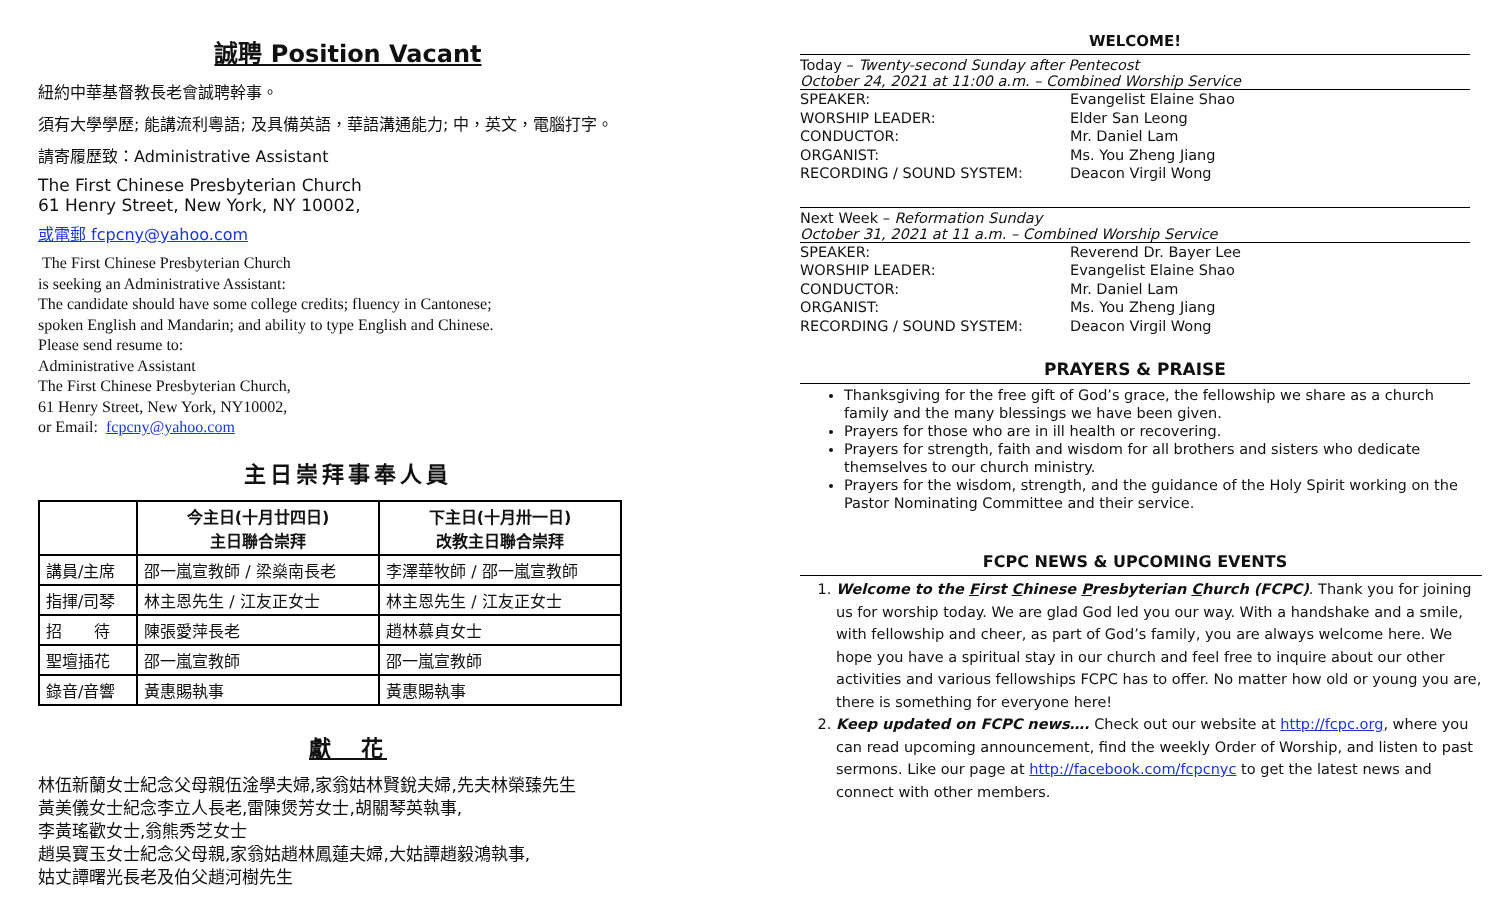誠聘 Position Vacant
紐約中華基督教長老會誠聘幹事。
須有大學學歷; 能講流利粵語; 及具備英語，華語溝通能力; 中，英文，電腦打字。
請寄履歷致：Administrative Assistant
The First Chinese Presbyterian Church
61 Henry Street, New York, NY 10002,
或電郵 fcpcny@yahoo.com
The First Chinese Presbyterian Church
is seeking an Administrative Assistant:
The candidate should have some college credits; fluency in Cantonese;
spoken English and Mandarin; and ability to type English and Chinese.
Please send resume to:
Administrative Assistant
The First Chinese Presbyterian Church,
61 Henry Street, New York, NY10002,
or Email: fcpcny@yahoo.com
主日崇拜事奉人員
| | 今主日(十月廿四日) 主日聯合崇拜 | 下主日(十月卅一日) 改教主日聯合崇拜 |
| --- | --- | --- |
| 講員/主席 | 邵一嵐宣教師 / 梁燊南長老 | 李澤華牧師 / 邵一嵐宣教師 |
| 指揮/司琴 | 林主恩先生 / 江友正女士 | 林主恩先生 / 江友正女士 |
| 招 待 | 陳張愛萍長老 | 趙林慕貞女士 |
| 聖壇插花 | 邵一嵐宣教師 | 邵一嵐宣教師 |
| 錄音/音響 | 黃惠賜執事 | 黃惠賜執事 |
獻　花
林伍新蘭女士紀念父母親伍淦學夫婦,家翁姑林賢銳夫婦,先夫林榮臻先生
黃美儀女士紀念李立人長老,雷陳煲芳女士,胡關琴英執事,
李黃瑤歡女士,翁熊秀芝女士
趙吳寶玉女士紀念父母親,家翁姑趙林鳳蓮夫婦,大姑譚趙毅鴻執事,
姑丈譚曙光長老及伯父趙河樹先生
WELCOME!
Today – Twenty-second Sunday after Pentecost
October 24, 2021 at 11:00 a.m. – Combined Worship Service
SPEAKER: Evangelist Elaine Shao
WORSHIP LEADER: Elder San Leong
CONDUCTOR: Mr. Daniel Lam
ORGANIST: Ms. You Zheng Jiang
RECORDING / SOUND SYSTEM: Deacon Virgil Wong
Next Week – Reformation Sunday
October 31, 2021 at 11 a.m. – Combined Worship Service
SPEAKER: Reverend Dr. Bayer Lee
WORSHIP LEADER: Evangelist Elaine Shao
CONDUCTOR: Mr. Daniel Lam
ORGANIST: Ms. You Zheng Jiang
RECORDING / SOUND SYSTEM: Deacon Virgil Wong
PRAYERS & PRAISE
Thanksgiving for the free gift of God’s grace, the fellowship we share as a church family and the many blessings we have been given.
Prayers for those who are in ill health or recovering.
Prayers for strength, faith and wisdom for all brothers and sisters who dedicate themselves to our church ministry.
Prayers for the wisdom, strength, and the guidance of the Holy Spirit working on the Pastor Nominating Committee and their service.
FCPC NEWS & UPCOMING EVENTS
1. Welcome to the First Chinese Presbyterian Church (FCPC). Thank you for joining us for worship today. We are glad God led you our way. With a handshake and a smile, with fellowship and cheer, as part of God’s family, you are always welcome here. We hope you have a spiritual stay in our church and feel free to inquire about our other activities and various fellowships FCPC has to offer. No matter how old or young you are, there is something for everyone here!
2. Keep updated on FCPC news…. Check out our website at http://fcpc.org, where you can read upcoming announcement, find the weekly Order of Worship, and listen to past sermons. Like our page at http://facebook.com/fcpcnyc to get the latest news and connect with other members.